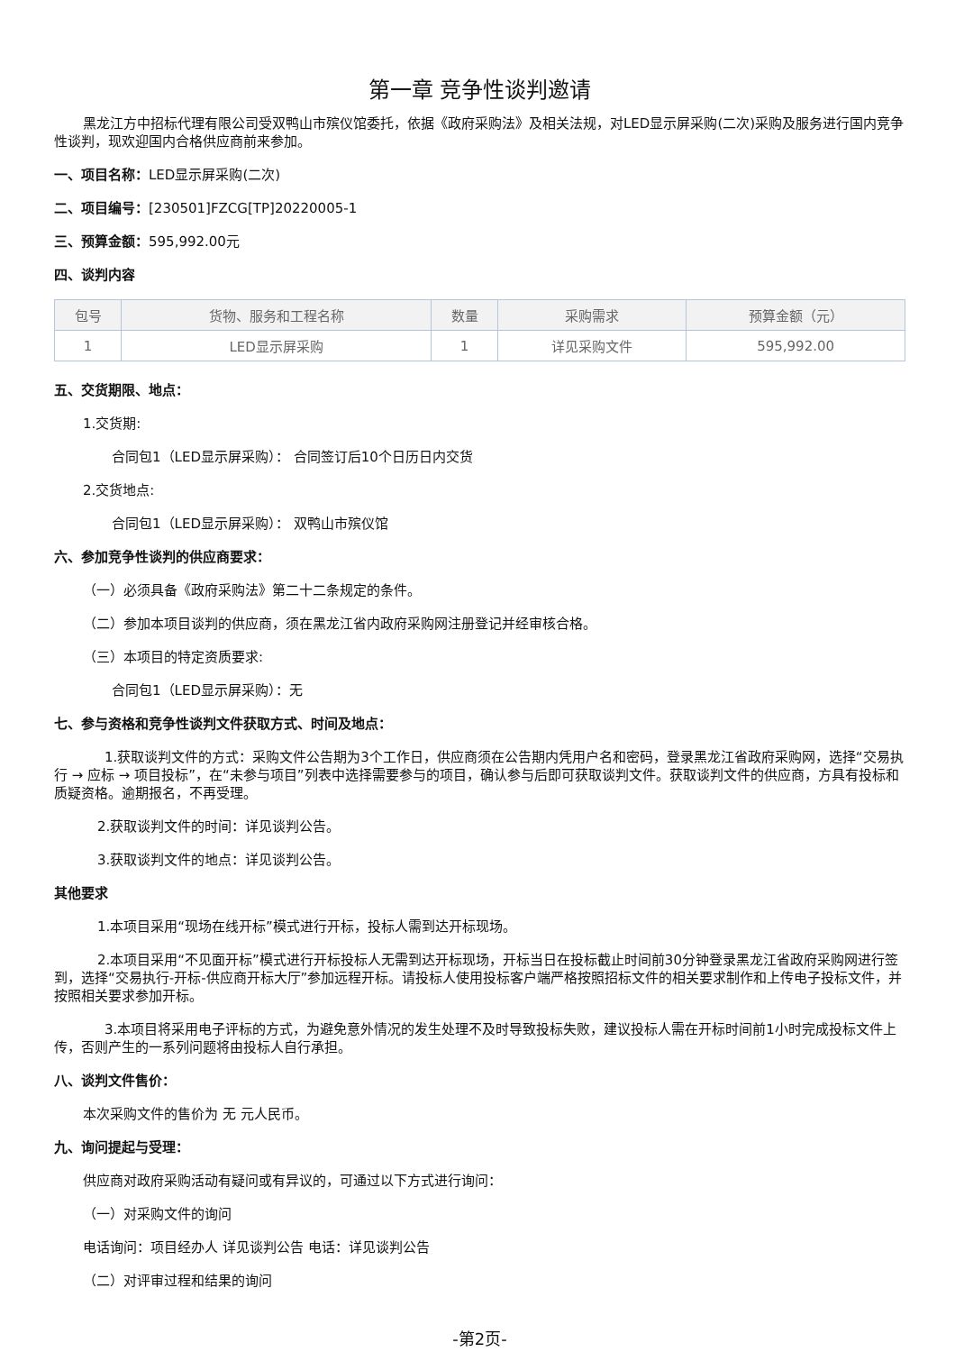第一章 竞争性谈判邀请
黑龙江方中招标代理有限公司受双鸭山市殡仪馆委托，依据《政府采购法》及相关法规，对LED显示屏采购(二次)采购及服务进行国内竞争性谈判，现欢迎国内合格供应商前来参加。
一、项目名称：LED显示屏采购(二次)
二、项目编号：[230501]FZCG[TP]20220005-1
三、预算金额：595,992.00元
四、谈判内容
| 包号 | 货物、服务和工程名称 | 数量 | 采购需求 | 预算金额（元） |
| --- | --- | --- | --- | --- |
| 1 | LED显示屏采购 | 1 | 详见采购文件 | 595,992.00 |
五、交货期限、地点：
1.交货期:
合同包1（LED显示屏采购）： 合同签订后10个日历日内交货
2.交货地点:
合同包1（LED显示屏采购）： 双鸭山市殡仪馆
六、参加竞争性谈判的供应商要求：
（一）必须具备《政府采购法》第二十二条规定的条件。
（二）参加本项目谈判的供应商，须在黑龙江省内政府采购网注册登记并经审核合格。
（三）本项目的特定资质要求:
合同包1（LED显示屏采购）：无
七、参与资格和竞争性谈判文件获取方式、时间及地点：
1.获取谈判文件的方式：采购文件公告期为3个工作日，供应商须在公告期内凭用户名和密码，登录黑龙江省政府采购网，选择“交易执行 → 应标 → 项目投标”，在“未参与项目”列表中选择需要参与的项目，确认参与后即可获取谈判文件。获取谈判文件的供应商，方具有投标和质疑资格。逾期报名，不再受理。
2.获取谈判文件的时间：详见谈判公告。
3.获取谈判文件的地点：详见谈判公告。
其他要求
1.本项目采用“现场在线开标”模式进行开标，投标人需到达开标现场。
2.本项目采用“不见面开标”模式进行开标投标人无需到达开标现场，开标当日在投标截止时间前30分钟登录黑龙江省政府采购网进行签到，选择“交易执行-开标-供应商开标大厅”参加远程开标。请投标人使用投标客户端严格按照招标文件的相关要求制作和上传电子投标文件，并按照相关要求参加开标。
3.本项目将采用电子评标的方式，为避免意外情况的发生处理不及时导致投标失败，建议投标人需在开标时间前1小时完成投标文件上传，否则产生的一系列问题将由投标人自行承担。
八、谈判文件售价：
本次采购文件的售价为 无 元人民币。
九、询问提起与受理：
供应商对政府采购活动有疑问或有异议的，可通过以下方式进行询问：
（一）对采购文件的询问
电话询问：项目经办人 详见谈判公告 电话：详见谈判公告
（二）对评审过程和结果的询问
-第2页-